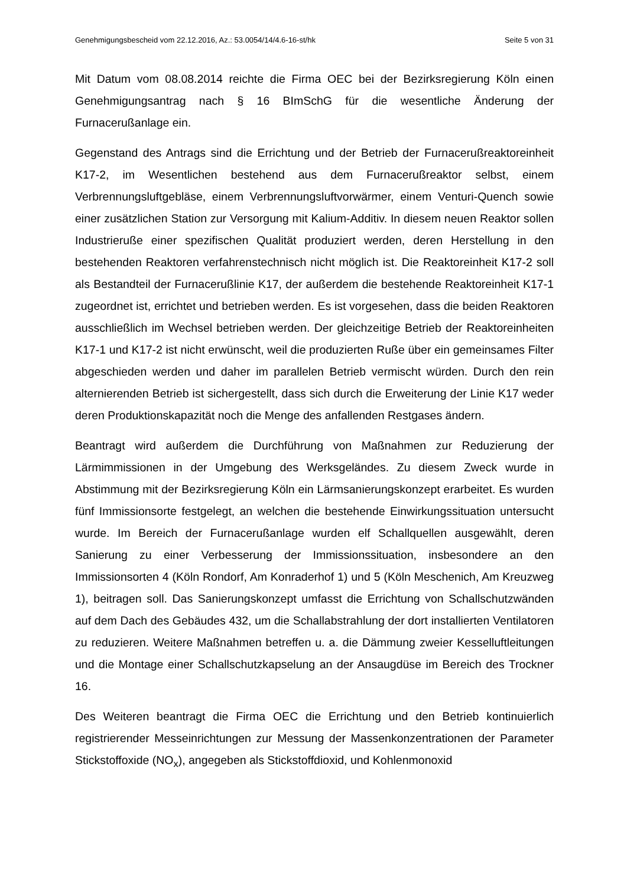Genehmigungsbescheid vom 22.12.2016, Az.: 53.0054/14/4.6-16-st/hk Seite 5 von 31
Mit Datum vom 08.08.2014 reichte die Firma OEC bei der Bezirksregierung Köln einen Genehmigungsantrag nach § 16 BImSchG für die wesentliche Änderung der Furnacerußanlage ein.
Gegenstand des Antrags sind die Errichtung und der Betrieb der Furnacerußreak­toreinheit K17-2, im Wesentlichen bestehend aus dem Furnacerußreaktor selbst, einem Verbrennungsluftgebläse, einem Verbrennungsluftvorwärmer, einem Venturi-Quench sowie einer zusätzlichen Station zur Versorgung mit Kalium-Additiv. In die­sem neuen Reaktor sollen Industrieruße einer spezifischen Qualität produziert wer­den, deren Herstellung in den bestehenden Reaktoren verfahrenstechnisch nicht möglich ist. Die Reaktoreinheit K17-2 soll als Bestandteil der Furnacerußlinie K17, der außerdem die bestehende Reaktoreinheit K17-1 zugeordnet ist, errichtet und betrieben werden. Es ist vorgesehen, dass die beiden Reaktoren ausschließlich im Wechsel betrieben werden. Der gleichzeitige Betrieb der Reaktoreinheiten K17-1 und K17-2 ist nicht erwünscht, weil die produzierten Ruße über ein gemeinsames Filter abgeschieden werden und daher im parallelen Betrieb vermischt würden. Durch den rein alternierenden Betrieb ist sichergestellt, dass sich durch die Erweiterung der Linie K17 weder deren Produktionskapazität noch die Menge des anfallenden Rest­gases ändern.
Beantragt wird außerdem die Durchführung von Maßnahmen zur Reduzierung der Lärmimmissionen in der Umgebung des Werksgeländes. Zu diesem Zweck wurde in Abstimmung mit der Bezirksregierung Köln ein Lärmsanierungskonzept erarbeitet. Es wurden fünf Immissionsorte festgelegt, an welchen die bestehende Einwirkungssitua­tion untersucht wurde. Im Bereich der Furnacerußanlage wurden elf Schallquellen ausgewählt, deren Sanierung zu einer Verbesserung der Immissionssituation, insbe­sondere an den Immissionsorten 4 (Köln Rondorf, Am Konraderhof 1) und 5 (Köln Meschenich, Am Kreuzweg 1), beitragen soll. Das Sanierungskonzept umfasst die Errichtung von Schallschutzwänden auf dem Dach des Gebäudes 432, um die Schallabstrahlung der dort installierten Ventilatoren zu reduzieren. Weitere Maßnah­men betreffen u. a. die Dämmung zweier Kesselluftleitungen und die Montage einer Schallschutzkapselung an der Ansaugdüse im Bereich des Trockner 16.
Des Weiteren beantragt die Firma OEC die Errichtung und den Betrieb kontinuierlich registrierender Messeinrichtungen zur Messung der Massenkonzentrationen der Parameter Stickstoffoxide (NO<sub>x</sub>), angegeben als Stickstoffdioxid, und Kohlenmonoxid